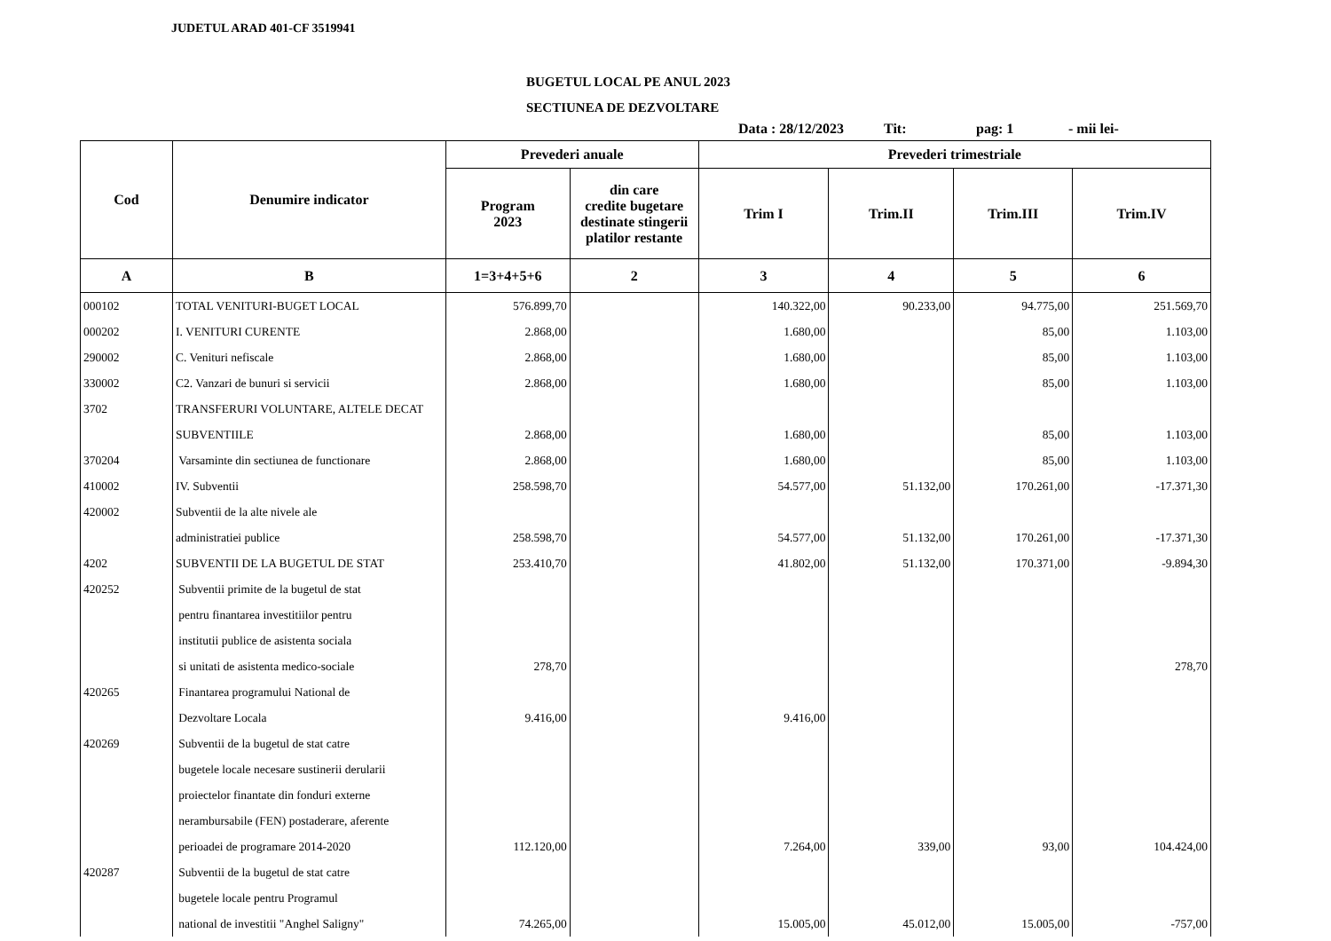JUDETUL ARAD 401-CF 3519941
BUGETUL LOCAL PE ANUL 2023
SECTIUNEA DE DEZVOLTARE
Data : 28/12/2023 Tit: pag: 1 - mii lei-
| Cod | Denumire indicator | Prevederi anuale | | Prevederi trimestriale | | | |
| --- | --- | --- | --- | --- | --- | --- | --- |
| | | Program 2023 | din care credite bugetare destinate stingerii platilor restante | Trim I | Trim.II | Trim.III | Trim.IV |
| A | B | 1=3+4+5+6 | 2 | 3 | 4 | 5 | 6 |
| 000102 | TOTAL VENITURI-BUGET LOCAL | 576.899,70 | | 140.322,00 | 90.233,00 | 94.775,00 | 251.569,70 |
| 000202 | I. VENITURI CURENTE | 2.868,00 | | 1.680,00 | | 85,00 | 1.103,00 |
| 290002 | C. Venituri nefiscale | 2.868,00 | | 1.680,00 | | 85,00 | 1.103,00 |
| 330002 | C2. Vanzari de bunuri si servicii | 2.868,00 | | 1.680,00 | | 85,00 | 1.103,00 |
| 3702 | TRANSFERURI VOLUNTARE, ALTELE DECAT | | | | | | |
| | SUBVENTIILE | 2.868,00 | | 1.680,00 | | 85,00 | 1.103,00 |
| 370204 | Varsaminte din sectiunea de functionare | 2.868,00 | | 1.680,00 | | 85,00 | 1.103,00 |
| 410002 | IV. Subventii | 258.598,70 | | 54.577,00 | 51.132,00 | 170.261,00 | -17.371,30 |
| 420002 | Subventii de la alte nivele ale | | | | | | |
| | administratiei publice | 258.598,70 | | 54.577,00 | 51.132,00 | 170.261,00 | -17.371,30 |
| 4202 | SUBVENTII DE LA BUGETUL DE STAT | 253.410,70 | | 41.802,00 | 51.132,00 | 170.371,00 | -9.894,30 |
| 420252 | Subventii primite de la bugetul de stat | | | | | | |
| | pentru finantarea investitiilor pentru | | | | | | |
| | institutii publice de asistenta sociala | | | | | | |
| | si unitati de asistenta medico-sociale | 278,70 | | | | | 278,70 |
| 420265 | Finantarea programului National de | | | | | | |
| | Dezvoltare Locala | 9.416,00 | | 9.416,00 | | | |
| 420269 | Subventii de la bugetul de stat catre | | | | | | |
| | bugetele locale necesare sustinerii derularii | | | | | | |
| | proiectelor finantate din fonduri externe | | | | | | |
| | nerambursabile (FEN) postaderare, aferente | | | | | | |
| | perioadei de programare 2014-2020 | 112.120,00 | | 7.264,00 | 339,00 | 93,00 | 104.424,00 |
| 420287 | Subventii de la bugetul de stat catre | | | | | | |
| | bugetele locale pentru Programul | | | | | | |
| | national de investitii "Anghel Saligny" | 74.265,00 | | 15.005,00 | 45.012,00 | 15.005,00 | -757,00 |